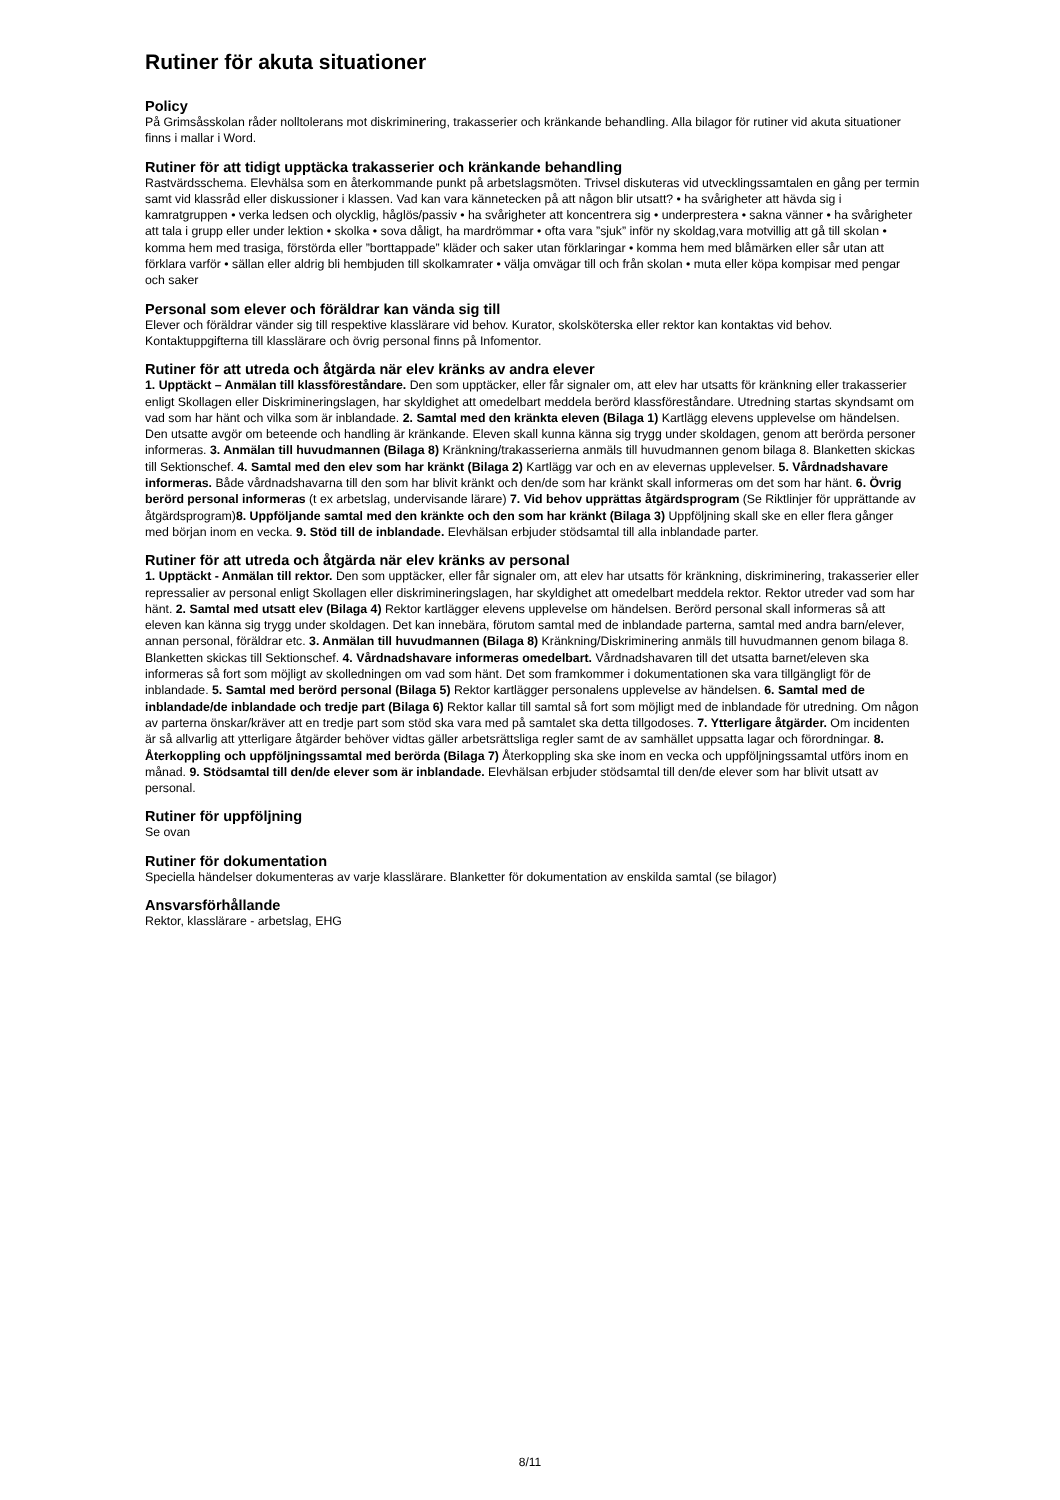Rutiner för akuta situationer
Policy
På Grimsåsskolan råder nolltolerans mot diskriminering, trakasserier och kränkande behandling. Alla bilagor för rutiner vid akuta situationer finns i mallar i Word.
Rutiner för att tidigt upptäcka trakasserier och kränkande behandling
Rastvärdsschema. Elevhälsa som en återkommande punkt på arbetslagsmöten. Trivsel diskuteras vid utvecklingssamtalen en gång per termin samt vid klassråd eller diskussioner i klassen. Vad kan vara kännetecken på att någon blir utsatt? • ha svårigheter att hävda sig i kamratgruppen • verka ledsen och olycklig, håglös/passiv • ha svårigheter att koncentrera sig • underprestera • sakna vänner • ha svårigheter att tala i grupp eller under lektion • skolka • sova dåligt, ha mardrömmar • ofta vara ”sjuk” inför ny skoldag,vara motvillig att gå till skolan • komma hem med trasiga, förstörda eller ”borttappade” kläder och saker utan förklaringar • komma hem med blåmärken eller sår utan att förklara varför • sällan eller aldrig bli hembjuden till skolkamrater • välja omvägar till och från skolan • muta eller köpa kompisar med pengar och saker
Personal som elever och föräldrar kan vända sig till
Elever och föräldrar vänder sig till respektive klasslärare vid behov. Kurator, skolsköterska eller rektor kan kontaktas vid behov. Kontaktuppgifterna till klasslärare och övrig personal finns på Infomentor.
Rutiner för att utreda och åtgärda när elev kränks av andra elever
1. Upptäckt – Anmälan till klassföreståndare. Den som upptäcker, eller får signaler om, att elev har utsatts för kränkning eller trakasserier enligt Skollagen eller Diskrimineringslagen, har skyldighet att omedelbart meddela berörd klassföreståndare. Utredning startas skyndsamt om vad som har hänt och vilka som är inblandade. 2. Samtal med den kränkta eleven (Bilaga 1) Kartlägg elevens upplevelse om händelsen. Den utsatte avgör om beteende och handling är kränkande. Eleven skall kunna känna sig trygg under skoldagen, genom att berörda personer informeras. 3. Anmälan till huvudmannen (Bilaga 8) Kränkning/trakasserierna anmäls till huvudmannen genom bilaga 8. Blanketten skickas till Sektionschef. 4. Samtal med den elev som har kränkt (Bilaga 2) Kartlägg var och en av elevernas upplevelser. 5. Vårdnadshavare informeras. Både vårdnadshavarna till den som har blivit kränkt och den/de som har kränkt skall informeras om det som har hänt. 6. Övrig berörd personal informeras (t ex arbetslag, undervisande lärare) 7. Vid behov upprättas åtgärdsprogram (Se Riktlinjer för upprättande av åtgärdsprogram)8. Uppföljande samtal med den kränkte och den som har kränkt (Bilaga 3) Uppföljning skall ske en eller flera gånger med början inom en vecka. 9. Stöd till de inblandade. Elevhälsan erbjuder stödsamtal till alla inblandade parter.
Rutiner för att utreda och åtgärda när elev kränks av personal
1. Upptäckt - Anmälan till rektor. Den som upptäcker, eller får signaler om, att elev har utsatts för kränkning, diskriminering, trakasserier eller repressalier av personal enligt Skollagen eller diskrimineringslagen, har skyldighet att omedelbart meddela rektor. Rektor utreder vad som har hänt. 2. Samtal med utsatt elev (Bilaga 4) Rektor kartlägger elevens upplevelse om händelsen. Berörd personal skall informeras så att eleven kan känna sig trygg under skoldagen. Det kan innebära, förutom samtal med de inblandade parterna, samtal med andra barn/elever, annan personal, föräldrar etc. 3. Anmälan till huvudmannen (Bilaga 8) Kränkning/Diskriminering anmäls till huvudmannen genom bilaga 8. Blanketten skickas till Sektionschef. 4. Vårdnadshavare informeras omedelbart. Vårdnadshavaren till det utsatta barnet/eleven ska informeras så fort som möjligt av skolledningen om vad som hänt. Det som framkommer i dokumentationen ska vara tillgängligt för de inblandade. 5. Samtal med berörd personal (Bilaga 5) Rektor kartlägger personalens upplevelse av händelsen. 6. Samtal med de inblandade/de inblandade och tredje part (Bilaga 6) Rektor kallar till samtal så fort som möjligt med de inblandade för utredning. Om någon av parterna önskar/kräver att en tredje part som stöd ska vara med på samtalet ska detta tillgodoses. 7. Ytterligare åtgärder. Om incidenten är så allvarlig att ytterligare åtgärder behöver vidtas gäller arbetsrättsliga regler samt de av samhället uppsatta lagar och förordningar. 8. Återkoppling och uppföljningssamtal med berörda (Bilaga 7) Återkoppling ska ske inom en vecka och uppföljningssamtal utförs inom en månad. 9. Stödsamtal till den/de elever som är inblandade. Elevhälsan erbjuder stödsamtal till den/de elever som har blivit utsatt av personal.
Rutiner för uppföljning
Se ovan
Rutiner för dokumentation
Speciella händelser dokumenteras av varje klasslärare. Blanketter för dokumentation av enskilda samtal (se bilagor)
Ansvarsförhållande
Rektor, klasslärare - arbetslag, EHG
8/11